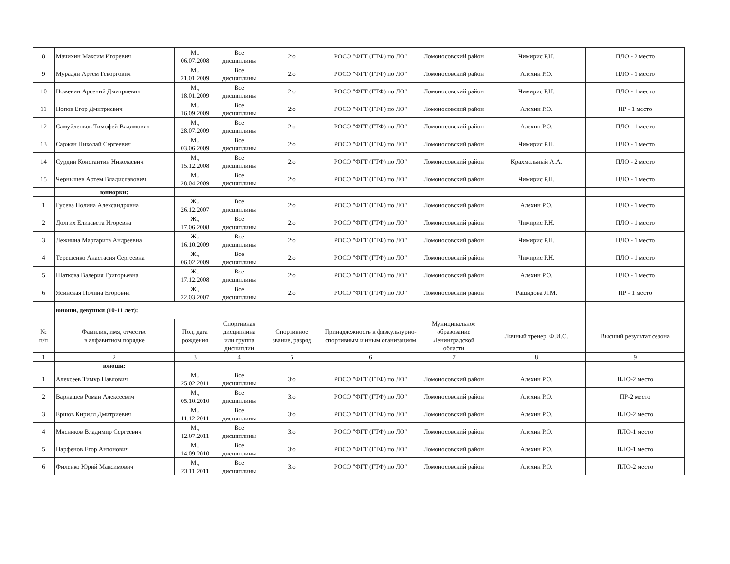| 8 | Мачихин Максим Игоревич | М., 06.07.2008 | Все дисциплины | 2ю | РОСО "ФГТ (ГТФ) по ЛО" | Ломоносовский район | Чимирис Р.Н. | ПЛО - 2 место |
| 9 | Мурадян Артем Геворгович | М., 21.01.2009 | Все дисциплины | 2ю | РОСО "ФГТ (ГТФ) по ЛО" | Ломоносовский район | Алехин Р.О. | ПЛО - 1 место |
| 10 | Ножевин Арсений Дмитриевич | М., 18.01.2009 | Все дисциплины | 2ю | РОСО "ФГТ (ГТФ) по ЛО" | Ломоносовский район | Чимирис Р.Н. | ПЛО - 1 место |
| 11 | Попов Егор Дмитриевич | М., 16.09.2009 | Все дисциплины | 2ю | РОСО "ФГТ (ГТФ) по ЛО" | Ломоносовский район | Алехин Р.О. | ПР - 1 место |
| 12 | Самуйленков Тимофей Вадимович | М., 28.07.2009 | Все дисциплины | 2ю | РОСО "ФГТ (ГТФ) по ЛО" | Ломоносовский район | Алехин Р.О. | ПЛО - 1 место |
| 13 | Саржан Николай Сергеевич | М., 03.06.2009 | Все дисциплины | 2ю | РОСО "ФГТ (ГТФ) по ЛО" | Ломоносовский район | Чимирис Р.Н. | ПЛО - 1 место |
| 14 | Сурдин Константин Николаевич | М., 15.12.2008 | Все дисциплины | 2ю | РОСО "ФГТ (ГТФ) по ЛО" | Ломоносовский район | Крахмальный А.А. | ПЛО - 2 место |
| 15 | Чернышев Артем Владиславович | М., 28.04.2009 | Все дисциплины | 2ю | РОСО "ФГТ (ГТФ) по ЛО" | Ломоносовский район | Чимирис Р.Н. | ПЛО - 1 место |
| | юниорки: | | | | | | | |
| 1 | Гусева Полина Александровна | Ж., 26.12.2007 | Все дисциплины | 2ю | РОСО "ФГТ (ГТФ) по ЛО" | Ломоносовский район | Алехин Р.О. | ПЛО - 1 место |
| 2 | Долгих Елизавета Игоревна | Ж., 17.06.2008 | Все дисциплины | 2ю | РОСО "ФГТ (ГТФ) по ЛО" | Ломоносовский район | Чимирис Р.Н. | ПЛО - 1 место |
| 3 | Лежнина Маргарита Андреевна | Ж., 16.10.2009 | Все дисциплины | 2ю | РОСО "ФГТ (ГТФ) по ЛО" | Ломоносовский район | Чимирис Р.Н. | ПЛО - 1 место |
| 4 | Терещенко Анастасия Сергеевна | Ж., 06.02.2009 | Все дисциплины | 2ю | РОСО "ФГТ (ГТФ) по ЛО" | Ломоносовский район | Чимирис Р.Н. | ПЛО - 1 место |
| 5 | Шаткова Валерия Григорьевна | Ж., 17.12.2008 | Все дисциплины | 2ю | РОСО "ФГТ (ГТФ) по ЛО" | Ломоносовский район | Алехин Р.О. | ПЛО - 1 место |
| 6 | Ясинская Полина Егоровна | Ж., 22.03.2007 | Все дисциплины | 2ю | РОСО "ФГТ (ГТФ) по ЛО" | Ломоносовский район | Рашидова Л.М. | ПР - 1 место |
| | юноши, девушки (10-11 лет): | | | | | | | |
| № п/п | Фамилия, имя, отчество в алфавитном порядке | Пол, дата рождения | Спортивная дисциплина или группа дисциплин | Спортивное звание, разряд | Принадлежность к физкультурно-спортивным и иным оганизациям | Муниципальное образование Ленинградской области | Личный тренер, Ф.И.О. | Высший результат сезона |
| 1 | 2 | 3 | 4 | 5 | 6 | 7 | 8 | 9 |
| | юноши: | | | | | | | |
| 1 | Алексеев Тимур Павлович | М., 25.02.2011 | Все дисциплины | 3ю | РОСО "ФГТ (ГТФ) по ЛО" | Ломоносовский район | Алехин Р.О. | ПЛО-2 место |
| 2 | Варнашев Роман Алексеевич | М., 05.10.2010 | Все дисциплины | 3ю | РОСО "ФГТ (ГТФ) по ЛО" | Ломоносовский район | Алехин Р.О. | ПР-2 место |
| 3 | Ершов Кирилл Дмитриевич | М., 11.12.2011 | Все дисциплины | 3ю | РОСО "ФГТ (ГТФ) по ЛО" | Ломоносовский район | Алехин Р.О. | ПЛО-2 место |
| 4 | Мясников Владимир Сергеевич | М., 12.07.2011 | Все дисциплины | 3ю | РОСО "ФГТ (ГТФ) по ЛО" | Ломоносовский район | Алехин Р.О. | ПЛО-1 место |
| 5 | Парфенов Егор Антонович | М.. 14.09.2010 | Все дисциплины | 3ю | РОСО "ФГТ (ГТФ) по ЛО" | Ломоносовский район | Алехин Р.О. | ПЛО-1 место |
| 6 | Филенко Юрий Максимович | М., 23.11.2011 | Все дисциплины | 3ю | РОСО "ФГТ (ГТФ) по ЛО" | Ломоносовский район | Алехин Р.О. | ПЛО-2 место |